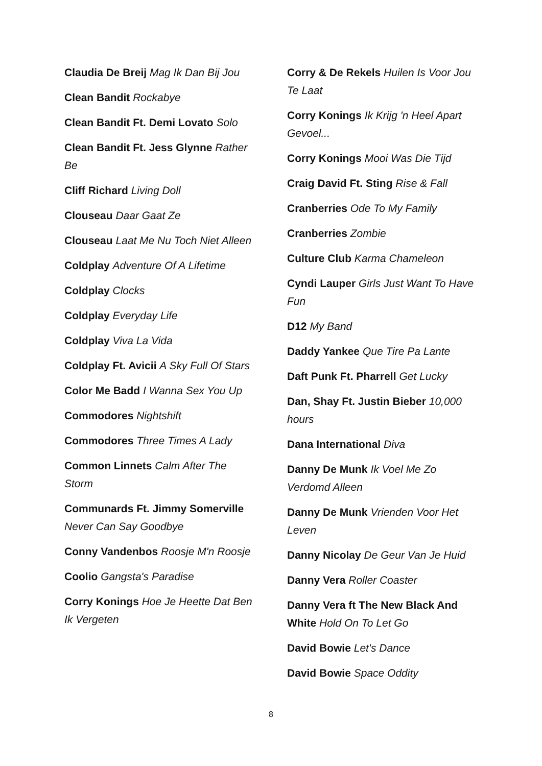Claudia De Breij Mag Ik Dan Bij Jou
Clean Bandit Rockabye
Clean Bandit Ft. Demi Lovato Solo
Clean Bandit Ft. Jess Glynne Rather Be
Cliff Richard Living Doll
Clouseau Daar Gaat Ze
Clouseau Laat Me Nu Toch Niet Alleen
Coldplay Adventure Of A Lifetime
Coldplay Clocks
Coldplay Everyday Life
Coldplay Viva La Vida
Coldplay Ft. Avicii A Sky Full Of Stars
Color Me Badd I Wanna Sex You Up
Commodores Nightshift
Commodores Three Times A Lady
Common Linnets Calm After The Storm
Communards Ft. Jimmy Somerville Never Can Say Goodbye
Conny Vandenbos Roosje M'n Roosje
Coolio Gangsta's Paradise
Corry Konings Hoe Je Heette Dat Ben Ik Vergeten
Corry & De Rekels Huilen Is Voor Jou Te Laat
Corry Konings Ik Krijg 'n Heel Apart Gevoel...
Corry Konings Mooi Was Die Tijd
Craig David Ft. Sting Rise & Fall
Cranberries Ode To My Family
Cranberries Zombie
Culture Club Karma Chameleon
Cyndi Lauper Girls Just Want To Have Fun
D12 My Band
Daddy Yankee Que Tire Pa Lante
Daft Punk Ft. Pharrell Get Lucky
Dan, Shay Ft. Justin Bieber 10,000 hours
Dana International Diva
Danny De Munk Ik Voel Me Zo Verdomd Alleen
Danny De Munk Vrienden Voor Het Leven
Danny Nicolay De Geur Van Je Huid
Danny Vera Roller Coaster
Danny Vera ft The New Black And White Hold On To Let Go
David Bowie Let's Dance
David Bowie Space Oddity
8